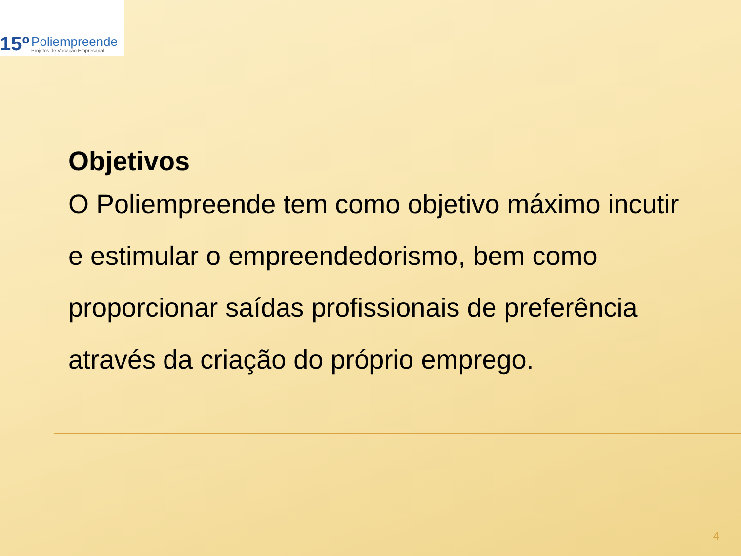15º
Poliempreende
Projetos de Vocação Empresarial
Objetivos
O Poliempreende tem como objetivo máximo incutir e estimular o empreendedorismo, bem como proporcionar saídas profissionais de preferência através da criação do próprio emprego.
4